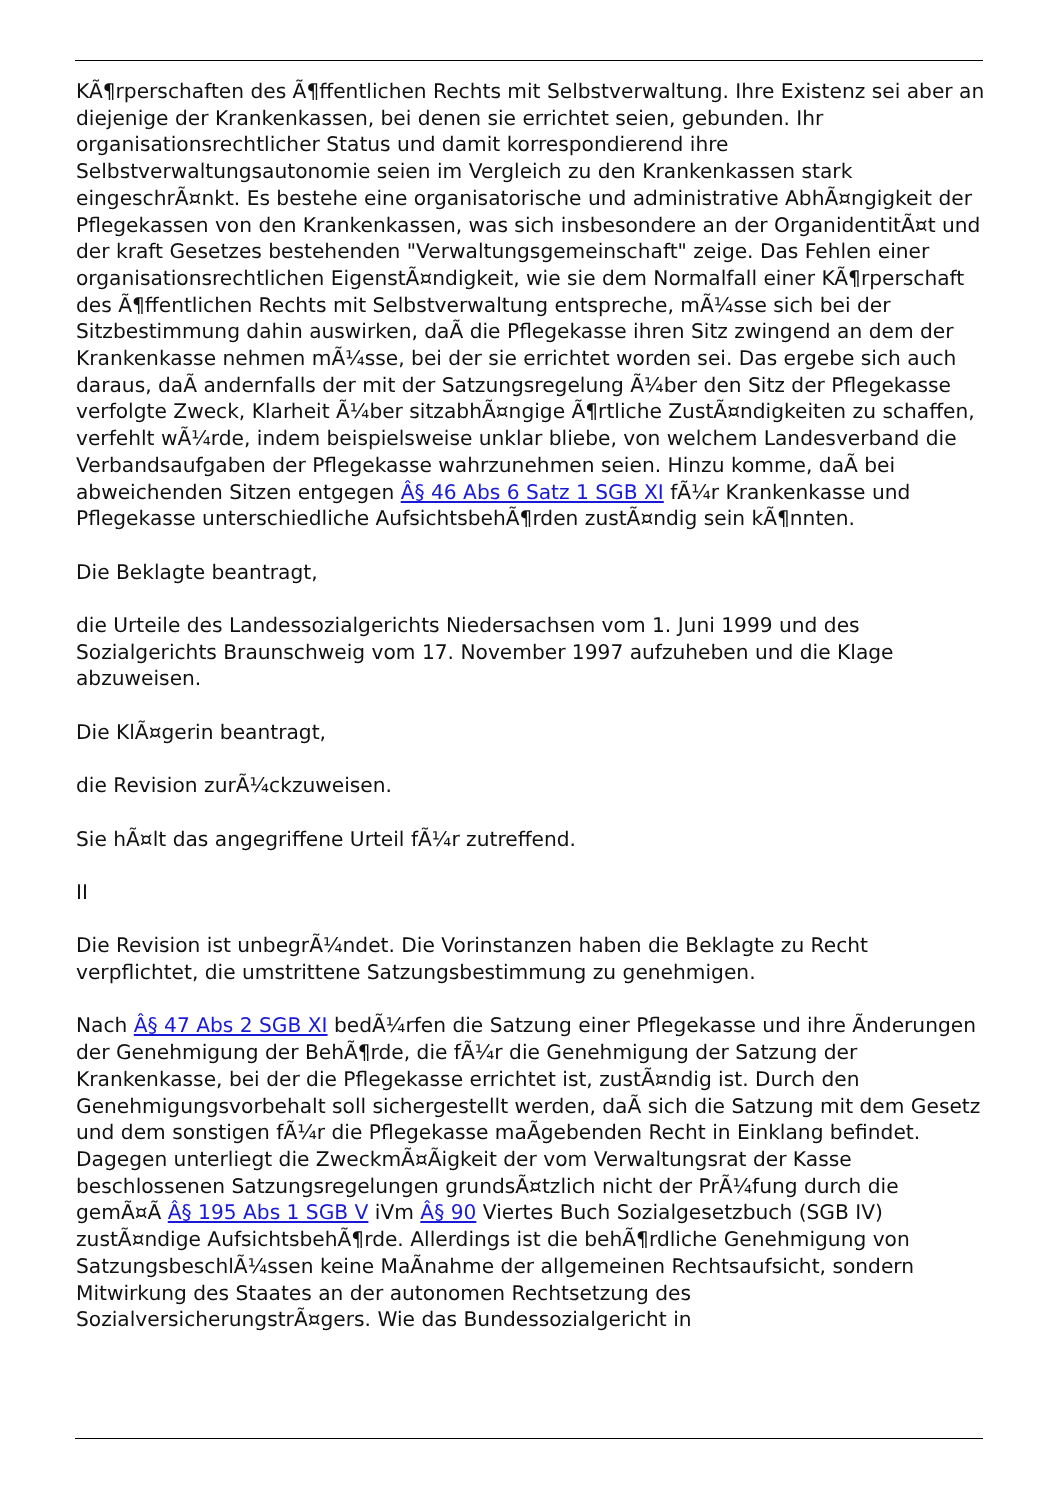KÃ¶rperschaften des Ã¶ffentlichen Rechts mit Selbstverwaltung. Ihre Existenz sei aber an diejenige der Krankenkassen, bei denen sie errichtet seien, gebunden. Ihr organisationsrechtlicher Status und damit korrespondierend ihre Selbstverwaltungsautonomie seien im Vergleich zu den Krankenkassen stark eingeschrÃ¤nkt. Es bestehe eine organisatorische und administrative AbhÃ¤ngigkeit der Pflegekassen von den Krankenkassen, was sich insbesondere an der OrganidentitÃ¤t und der kraft Gesetzes bestehenden "Verwaltungsgemeinschaft" zeige. Das Fehlen einer organisationsrechtlichen EigenstÃ¤ndigkeit, wie sie dem Normalfall einer KÃ¶rperschaft des Ã¶ffentlichen Rechts mit Selbstverwaltung entspreche, mÃ¼sse sich bei der Sitzbestimmung dahin auswirken, daÃ die Pflegekasse ihren Sitz zwingend an dem der Krankenkasse nehmen mÃ¼sse, bei der sie errichtet worden sei. Das ergebe sich auch daraus, daÃ andernfalls der mit der Satzungsregelung Ã¼ber den Sitz der Pflegekasse verfolgte Zweck, Klarheit Ã¼ber sitzabhÃ¤ngige Ã¶rtliche ZustÃ¤ndigkeiten zu schaffen, verfehlt wÃ¼rde, indem beispielsweise unklar bliebe, von welchem Landesverband die Verbandsaufgaben der Pflegekasse wahrzunehmen seien. Hinzu komme, daÃ bei abweichenden Sitzen entgegen Â§ 46 Abs 6 Satz 1 SGB XI fÃ¼r Krankenkasse und Pflegekasse unterschiedliche AufsichtsbehÃ¶rden zustÃ¤ndig sein kÃ¶nnten.
Die Beklagte beantragt,
die Urteile des Landessozialgerichts Niedersachsen vom 1. Juni 1999 und des Sozialgerichts Braunschweig vom 17. November 1997 aufzuheben und die Klage abzuweisen.
Die KlÃ¤gerin beantragt,
die Revision zurÃ¼ckzuweisen.
Sie hÃ¤lt das angegriffene Urteil fÃ¼r zutreffend.
II
Die Revision ist unbegrÃ¼ndet. Die Vorinstanzen haben die Beklagte zu Recht verpflichtet, die umstrittene Satzungsbestimmung zu genehmigen.
Nach Â§ 47 Abs 2 SGB XI bedÃ¼rfen die Satzung einer Pflegekasse und ihre Ãnderungen der Genehmigung der BehÃ¶rde, die fÃ¼r die Genehmigung der Satzung der Krankenkasse, bei der die Pflegekasse errichtet ist, zustÃ¤ndig ist. Durch den Genehmigungsvorbehalt soll sichergestellt werden, daÃ sich die Satzung mit dem Gesetz und dem sonstigen fÃ¼r die Pflegekasse maÃgebenden Recht in Einklang befindet. Dagegen unterliegt die ZweckmÃ¤Ãigkeit der vom Verwaltungsrat der Kasse beschlossenen Satzungsregelungen grundsÃ¤tzlich nicht der PrÃ¼fung durch die gemÃ¤Ã Â§ 195 Abs 1 SGB V iVm Â§ 90 Viertes Buch Sozialgesetzbuch (SGB IV) zustÃ¤ndige AufsichtsbehÃ¶rde. Allerdings ist die behÃ¶rdliche Genehmigung von SatzungsbeschlÃ¼ssen keine MaÃnahme der allgemeinen Rechtsaufsicht, sondern Mitwirkung des Staates an der autonomen Rechtsetzung des SozialversicherungstrÃ¤gers. Wie das Bundessozialgericht in